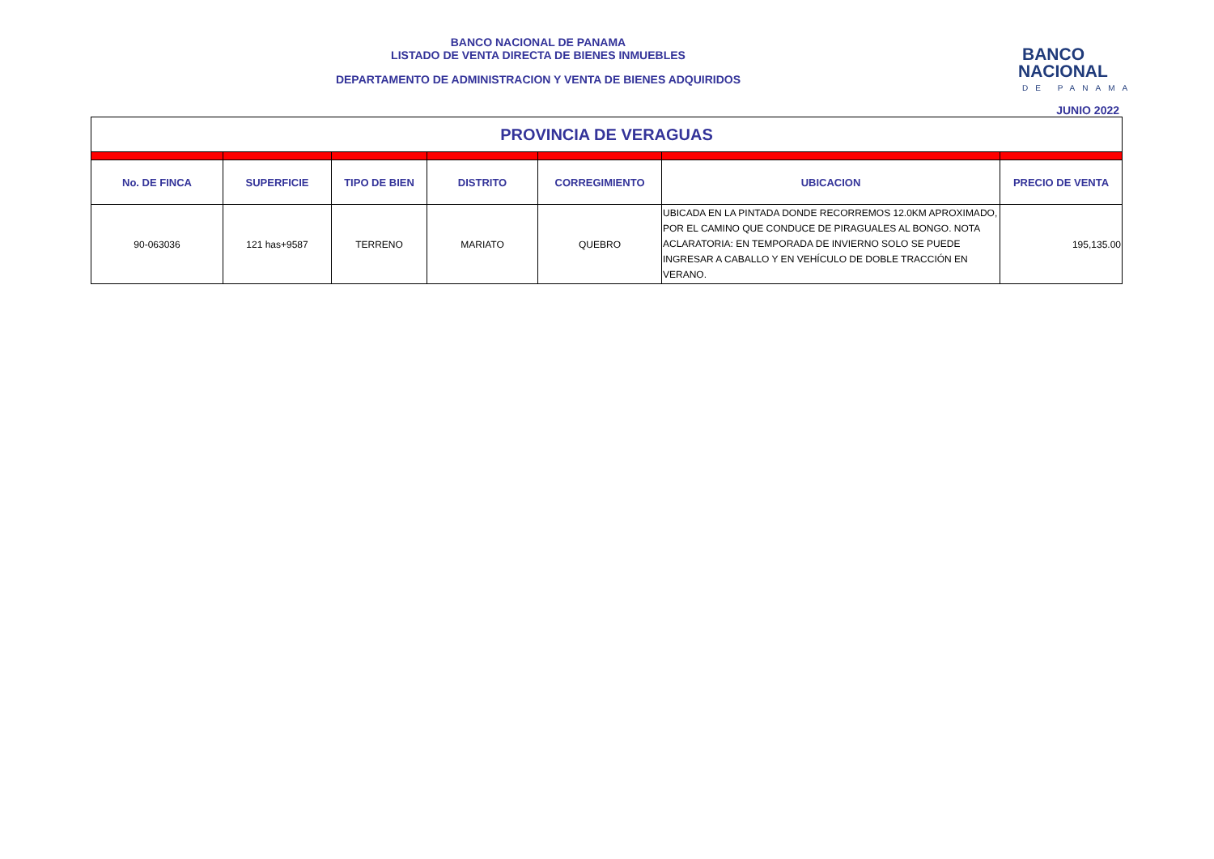BANCO NACIONAL DE PANAMA
LISTADO DE VENTA DIRECTA DE BIENES INMUEBLES
DEPARTAMENTO DE ADMINISTRACION Y VENTA DE BIENES ADQUIRIDOS
BANCO
NACIONAL
DE PANAMA
JUNIO 2022
| PROVINCIA DE VERAGUAS | | | | | | |
| No. DE FINCA | SUPERFICIE | TIPO DE BIEN | DISTRITO | CORREGIMIENTO | UBICACION | PRECIO DE VENTA |
| 90-063036 | 121 has+9587 | TERRENO | MARIATO | QUEBRO | UBICADA EN LA PINTADA DONDE RECORREMOS 12.0KM APROXIMADO, POR EL CAMINO QUE CONDUCE DE PIRAGUALES AL BONGO. NOTA ACLARATORIA: EN TEMPORADA DE INVIERNO SOLO SE PUEDE INGRESAR A CABALLO Y EN VEHÍCULO DE DOBLE TRACCIÓN EN VERANO. | 195,135.00 |